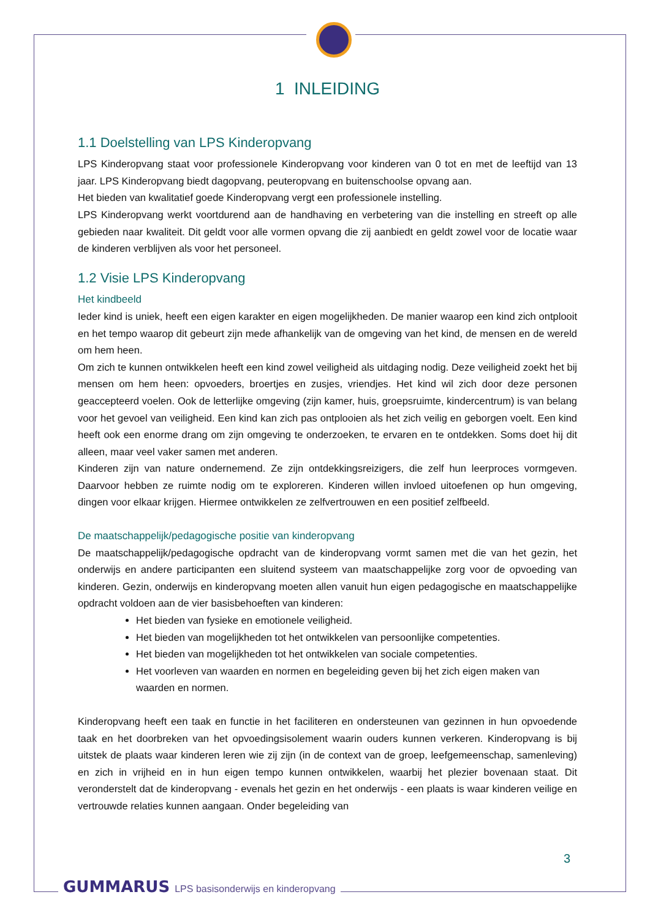1 INLEIDING
1.1 Doelstelling van LPS Kinderopvang
LPS Kinderopvang staat voor professionele Kinderopvang voor kinderen van 0 tot en met de leeftijd van 13 jaar. LPS Kinderopvang biedt dagopvang, peuteropvang en buitenschoolse opvang aan.
Het bieden van kwalitatief goede Kinderopvang vergt een professionele instelling.
LPS Kinderopvang werkt voortdurend aan de handhaving en verbetering van die instelling en streeft op alle gebieden naar kwaliteit. Dit geldt voor alle vormen opvang die zij aanbiedt en geldt zowel voor de locatie waar de kinderen verblijven als voor het personeel.
1.2 Visie LPS Kinderopvang
Het kindbeeld
Ieder kind is uniek, heeft een eigen karakter en eigen mogelijkheden. De manier waarop een kind zich ontplooit en het tempo waarop dit gebeurt zijn mede afhankelijk van de omgeving van het kind, de mensen en de wereld om hem heen.
Om zich te kunnen ontwikkelen heeft een kind zowel veiligheid als uitdaging nodig. Deze veiligheid zoekt het bij mensen om hem heen: opvoeders, broertjes en zusjes, vriendjes. Het kind wil zich door deze personen geaccepteerd voelen. Ook de letterlijke omgeving (zijn kamer, huis, groepsruimte, kindercentrum) is van belang voor het gevoel van veiligheid. Een kind kan zich pas ontplooien als het zich veilig en geborgen voelt. Een kind heeft ook een enorme drang om zijn omgeving te onderzoeken, te ervaren en te ontdekken. Soms doet hij dit alleen, maar veel vaker samen met anderen.
Kinderen zijn van nature ondernemend. Ze zijn ontdekkingsreizigers, die zelf hun leerproces vormgeven. Daarvoor hebben ze ruimte nodig om te exploreren. Kinderen willen invloed uitoefenen op hun omgeving, dingen voor elkaar krijgen. Hiermee ontwikkelen ze zelfvertrouwen en een positief zelfbeeld.
De maatschappelijk/pedagogische positie van kinderopvang
De maatschappelijk/pedagogische opdracht van de kinderopvang vormt samen met die van het gezin, het onderwijs en andere participanten een sluitend systeem van maatschappelijke zorg voor de opvoeding van kinderen. Gezin, onderwijs en kinderopvang moeten allen vanuit hun eigen pedagogische en maatschappelijke opdracht voldoen aan de vier basisbehoeften van kinderen:
Het bieden van fysieke en emotionele veiligheid.
Het bieden van mogelijkheden tot het ontwikkelen van persoonlijke competenties.
Het bieden van mogelijkheden tot het ontwikkelen van sociale competenties.
Het voorleven van waarden en normen en begeleiding geven bij het zich eigen maken van waarden en normen.
Kinderopvang heeft een taak en functie in het faciliteren en ondersteunen van gezinnen in hun opvoedende taak en het doorbreken van het opvoedingsisolement waarin ouders kunnen verkeren. Kinderopvang is bij uitstek de plaats waar kinderen leren wie zij zijn (in de context van de groep, leefgemeenschap, samenleving) en zich in vrijheid en in hun eigen tempo kunnen ontwikkelen, waarbij het plezier bovenaan staat. Dit veronderstelt dat de kinderopvang - evenals het gezin en het onderwijs - een plaats is waar kinderen veilige en vertrouwde relaties kunnen aangaan. Onder begeleiding van
3
GUMMARUS LPS basisonderwijs en kinderopvang